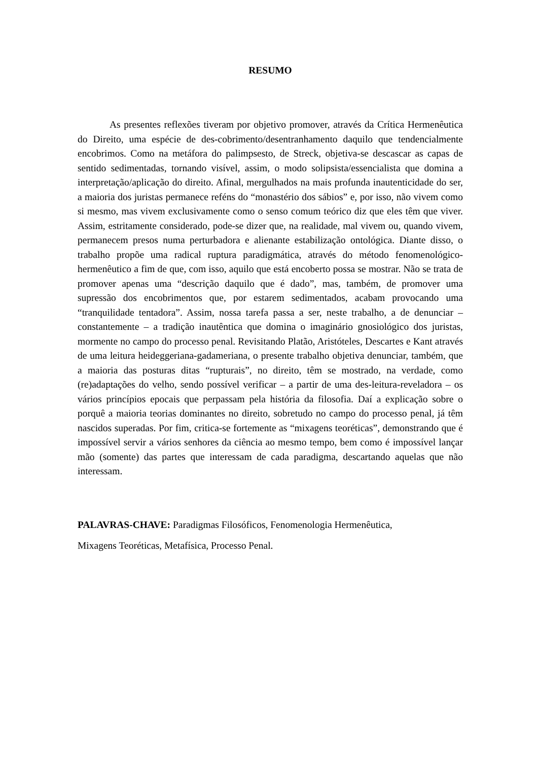RESUMO
As presentes reflexões tiveram por objetivo promover, através da Crítica Hermenêutica do Direito, uma espécie de des-cobrimento/desentranhamento daquilo que tendencialmente encobrimos. Como na metáfora do palimpsesto, de Streck, objetiva-se descascar as capas de sentido sedimentadas, tornando visível, assim, o modo solipsista/essencialista que domina a interpretação/aplicação do direito. Afinal, mergulhados na mais profunda inautenticidade do ser, a maioria dos juristas permanece reféns do “monastério dos sábios” e, por isso, não vivem como si mesmo, mas vivem exclusivamente como o senso comum teórico diz que eles têm que viver. Assim, estritamente considerado, pode-se dizer que, na realidade, mal vivem ou, quando vivem, permanecem presos numa perturbadora e alienante estabilização ontológica. Diante disso, o trabalho propõe uma radical ruptura paradigmática, através do método fenomenológico-hermenêutico a fim de que, com isso, aquilo que está encoberto possa se mostrar. Não se trata de promover apenas uma “descrição daquilo que é dado”, mas, também, de promover uma supressão dos encobrimentos que, por estarem sedimentados, acabam provocando uma “tranquilidade tentadora”. Assim, nossa tarefa passa a ser, neste trabalho, a de denunciar – constantemente – a tradição inautêntica que domina o imaginário gnosiológico dos juristas, mormente no campo do processo penal. Revisitando Platão, Aristóteles, Descartes e Kant através de uma leitura heideggeriana-gadameriana, o presente trabalho objetiva denunciar, também, que a maioria das posturas ditas “rupturais”, no direito, têm se mostrado, na verdade, como (re)adaptações do velho, sendo possível verificar – a partir de uma des-leitura-reveladora – os vários princípios epocais que perpassam pela história da filosofia. Daí a explicação sobre o porquê a maioria teorias dominantes no direito, sobretudo no campo do processo penal, já têm nascidos superadas. Por fim, critica-se fortemente as “mixagens teoréticas”, demonstrando que é impossível servir a vários senhores da ciência ao mesmo tempo, bem como é impossível lançar mão (somente) das partes que interessam de cada paradigma, descartando aquelas que não interessam.
PALAVRAS-CHAVE: Paradigmas Filosóficos, Fenomenologia Hermenêutica,
Mixagens Teoréticas, Metafísica, Processo Penal.